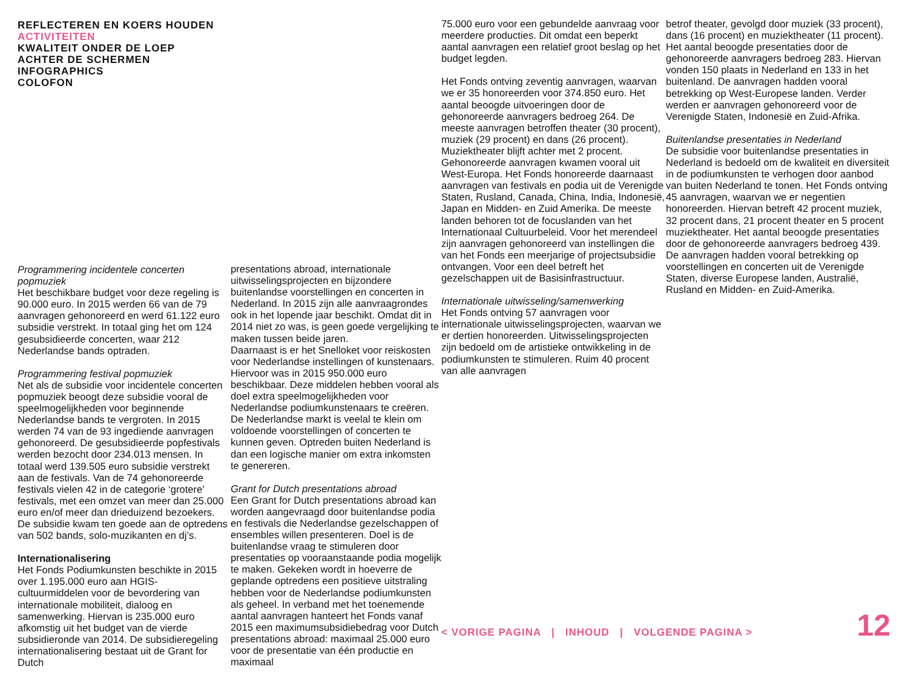REFLECTEREN EN KOERS HOUDEN
ACTIVITEITEN
KWALITEIT ONDER DE LOEP
ACHTER DE SCHERMEN
INFOGRAPHICS
COLOFON
Programmering incidentele concerten popmuziek
Het beschikbare budget voor deze regeling is 90.000 euro. In 2015 werden 66 van de 79 aanvragen gehonoreerd en werd 61.122 euro subsidie verstrekt. In totaal ging het om 124 gesubsidieerde concerten, waar 212 Nederlandse bands optraden.
Programmering festival popmuziek
Net als de subsidie voor incidentele concerten popmuziek beoogt deze subsidie vooral de speelmogelijkheden voor beginnende Nederlandse bands te vergroten. In 2015 werden 74 van de 93 ingediende aanvragen gehonoreerd. De gesubsidieerde popfestivals werden bezocht door 234.013 mensen. In totaal werd 139.505 euro subsidie verstrekt aan de festivals. Van de 74 gehonoreerde festivals vielen 42 in de categorie ‘grotere’ festivals, met een omzet van meer dan 25.000 euro en/of meer dan drieduizend bezoekers. De subsidie kwam ten goede aan de optredens van 502 bands, solo-muzikanten en dj’s.
Internationalisering
Het Fonds Podiumkunsten beschikte in 2015 over 1.195.000 euro aan HGIS-cultuurmiddelen voor de bevordering van internationale mobiliteit, dialoog en samenwerking. Hiervan is 235.000 euro afkomstig uit het budget van de vierde subsidieronde van 2014. De subsidieregeling internationalisering bestaat uit de Grant for Dutch
presentations abroad, internationale uitwisselingsprojecten en bijzondere buitenlandse voorstellingen en concerten in Nederland. In 2015 zijn alle aanvraagrondes ook in het lopende jaar beschikt. Omdat dit in 2014 niet zo was, is geen goede vergelijking te maken tussen beide jaren.
Daarnaast is er het Snelloket voor reiskosten voor Nederlandse instellingen of kunstenaars. Hiervoor was in 2015 950.000 euro beschikbaar. Deze middelen hebben vooral als doel extra speelmogelijkheden voor Nederlandse podiumkunstenaars te creëren. De Nederlandse markt is veelal te klein om voldoende voorstellingen of concerten te kunnen geven. Optreden buiten Nederland is dan een logische manier om extra inkomsten te genereren.
Grant for Dutch presentations abroad
Een Grant for Dutch presentations abroad kan worden aangevraagd door buitenlandse podia en festivals die Nederlandse gezelschappen of ensembles willen presenteren. Doel is de buitenlandse vraag te stimuleren door presentaties op vooraanstaande podia mogelijk te maken. Gekeken wordt in hoeverre de geplande optredens een positieve uitstraling hebben voor de Nederlandse podiumkunsten als geheel. In verband met het toenemende aantal aanvragen hanteert het Fonds vanaf 2015 een maximumsubsidiebedrag voor Dutch presentations abroad: maximaal 25.000 euro voor de presentatie van één productie en maximaal
75.000 euro voor een gebundelde aanvraag voor meerdere producties. Dit omdat een beperkt aantal aanvragen een relatief groot beslag op het budget legden.
Het Fonds ontving zeventig aanvragen, waarvan we er 35 honoreerden voor 374.850 euro. Het aantal beoogde uitvoeringen door de gehonoreerde aanvragers bedroeg 264. De meeste aanvragen betroffen theater (30 procent), muziek (29 procent) en dans (26 procent). Muziektheater blijft achter met 2 procent. Gehonoreerde aanvragen kwamen vooral uit West-Europa. Het Fonds honoreerde daarnaast aanvragen van festivals en podia uit de Verenigde Staten, Rusland, Canada, China, India, Indonesië, Japan en Midden- en Zuid Amerika. De meeste landen behoren tot de focuslanden van het Internationaal Cultuurbeleid. Voor het merendeel zijn aanvragen gehonoreerd van instellingen die van het Fonds een meerjarige of projectsubsidie ontvangen. Voor een deel betreft het gezelschappen uit de Basisinfrastructuur.
Internationale uitwisseling/samenwerking
Het Fonds ontving 57 aanvragen voor internationale uitwisselingsprojecten, waarvan we er dertien honoreerden. Uitwisselingsprojecten zijn bedoeld om de artistieke ontwikkeling in de podiumkunsten te stimuleren. Ruim 40 procent van alle aanvragen
betrof theater, gevolgd door muziek (33 procent), dans (16 procent) en muziektheater (11 procent). Het aantal beoogde presentaties door de gehonoreerde aanvragers bedroeg 283. Hiervan vonden 150 plaats in Nederland en 133 in het buitenland. De aanvragen hadden vooral betrekking op West-Europese landen. Verder werden er aanvragen gehonoreerd voor de Verenigde Staten, Indonesië en Zuid-Afrika.
Buitenlandse presentaties in Nederland
De subsidie voor buitenlandse presentaties in Nederland is bedoeld om de kwaliteit en diversiteit in de podiumkunsten te verhogen door aanbod van buiten Nederland te tonen. Het Fonds ontving 45 aanvragen, waarvan we er negentien honoreerden. Hiervan betreft 42 procent muziek, 32 procent dans, 21 procent theater en 5 procent muziektheater. Het aantal beoogde presentaties door de gehonoreerde aanvragers bedroeg 439. De aanvragen hadden vooral betrekking op voorstellingen en concerten uit de Verenigde Staten, diverse Europese landen, Australië, Rusland en Midden- en Zuid-Amerika.
< VORIGE PAGINA | INHOUD | VOLGENDE PAGINA > 12